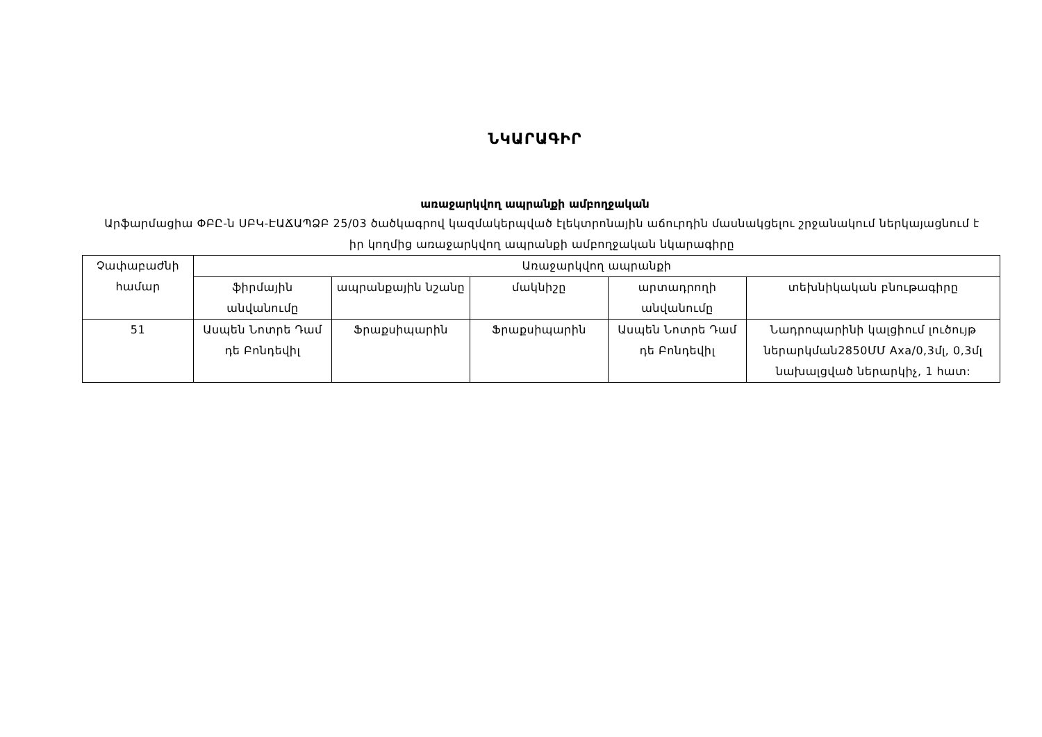ՆԿԱՐԱԳԻՐ
առաջարկվող ապրանքի ամբողջական
Արֆարմացիա ՓԲԸ-ն ՍԲԿ-ԷԱՃԱՊՁԲ 25/03 ծածկագրով կազմակերպված էլեկտրոնային աճուրդին մասնակցելու շրջանակում ներկայացնում է իր կողմից առաջարկվող ապրանքի ամբողջական նկարագիրը
| Չափաբաժնի համար | Առաջարկվող ապրանքի | | | | |
| --- | --- | --- | --- | --- | --- |
| | ֆիրմային անվանումը | ապրանքային նշանը | մակնիշը | արտադրողի անվանումը | տեխնիկական բնութագիրը |
| 51 | Ասպեն Նոտրե Դամ դե Բոնդեվիլ | Ֆրաքսիպարին | Ֆրաքսիպարին | Ասպեն Նոտրե Դամ դե Բոնդեվիլ | Նադրոպարինի կալցիում լուծույթ ներարկման2850ՄՄ Axa/0,3մլ, 0,3մլ նախալցված ներարկիչ, 1 հատ: |